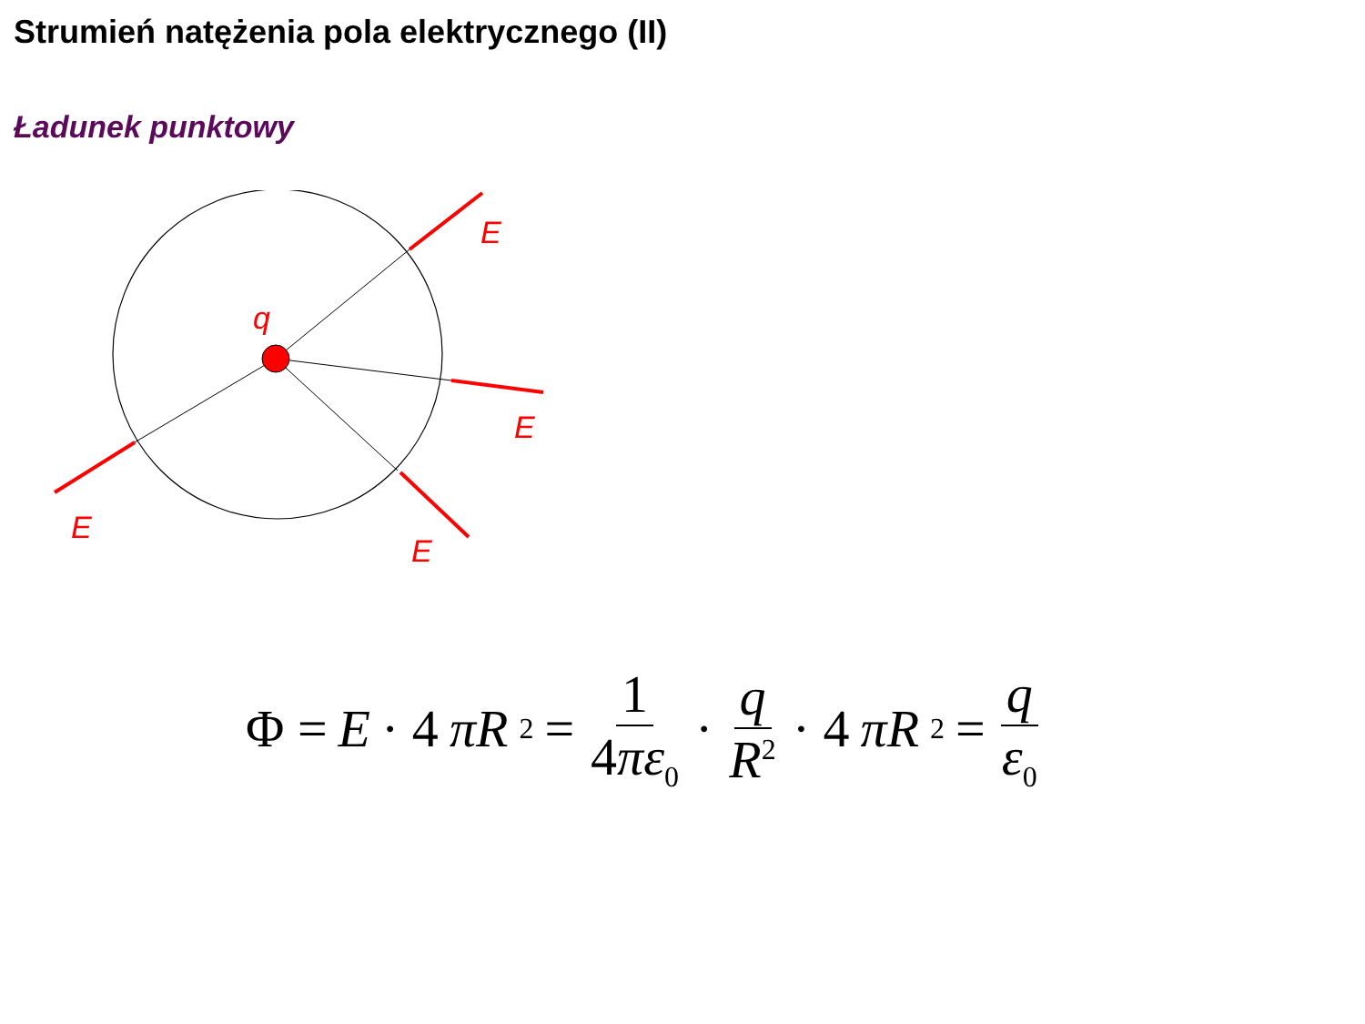Strumień natężenia pola elektrycznego (II)
Ładunek punktowy
q
E
E
E
E
Φ = E · 4 πR<sup>2</sup> = 1 4πε<sub>0</sub> · q R<sup>2</sup> · 4 πR<sup>2</sup> = q ε<sub>0</sub>